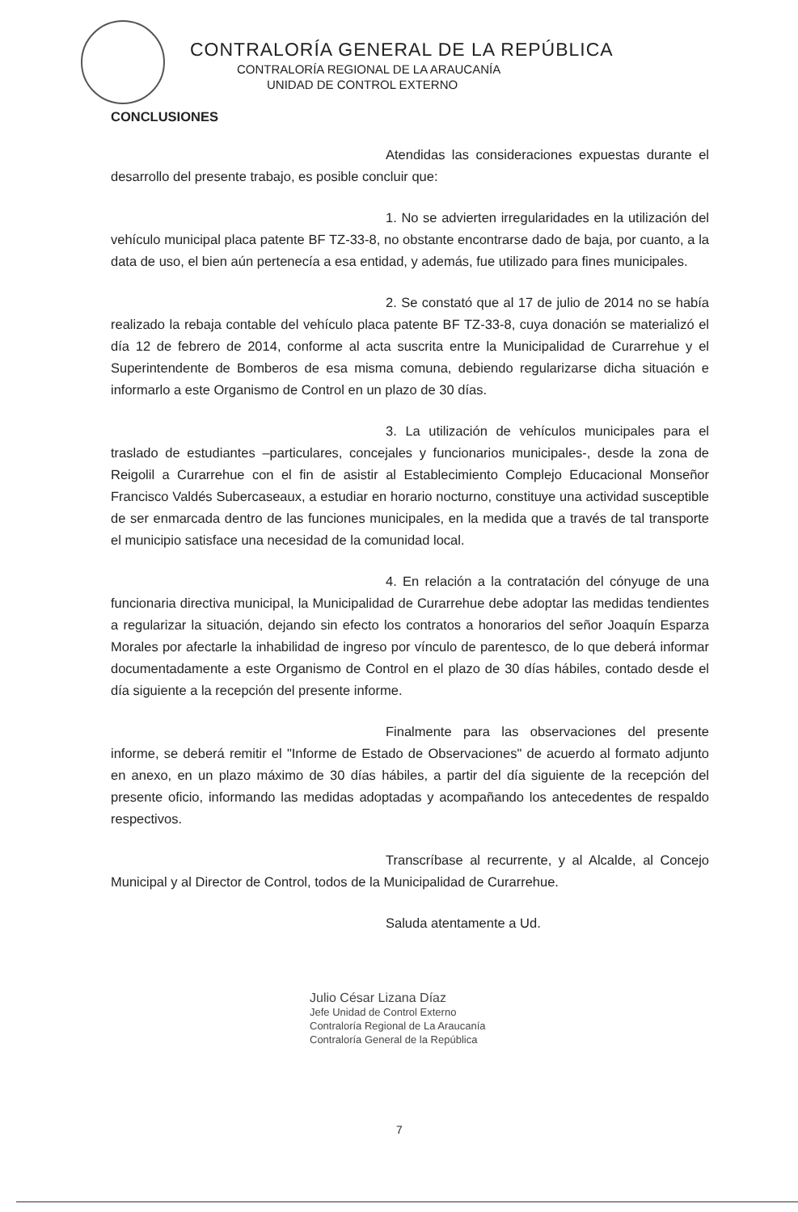CONTRALORÍA GENERAL DE LA REPÚBLICA
CONTRALORÍA REGIONAL DE LA ARAUCANÍA
UNIDAD DE CONTROL EXTERNO
CONCLUSIONES
Atendidas las consideraciones expuestas durante el desarrollo del presente trabajo, es posible concluir que:
1. No se advierten irregularidades en la utilización del vehículo municipal placa patente BF TZ-33-8, no obstante encontrarse dado de baja, por cuanto, a la data de uso, el bien aún pertenecía a esa entidad, y además, fue utilizado para fines municipales.
2. Se constató que al 17 de julio de 2014 no se había realizado la rebaja contable del vehículo placa patente BF TZ-33-8, cuya donación se materializó el día 12 de febrero de 2014, conforme al acta suscrita entre la Municipalidad de Curarrehue y el Superintendente de Bomberos de esa misma comuna, debiendo regularizarse dicha situación e informarlo a este Organismo de Control en un plazo de 30 días.
3. La utilización de vehículos municipales para el traslado de estudiantes –particulares, concejales y funcionarios municipales-, desde la zona de Reigolil a Curarrehue con el fin de asistir al Establecimiento Complejo Educacional Monseñor Francisco Valdés Subercaseaux, a estudiar en horario nocturno, constituye una actividad susceptible de ser enmarcada dentro de las funciones municipales, en la medida que a través de tal transporte el municipio satisface una necesidad de la comunidad local.
4. En relación a la contratación del cónyuge de una funcionaria directiva municipal, la Municipalidad de Curarrehue debe adoptar las medidas tendientes a regularizar la situación, dejando sin efecto los contratos a honorarios del señor Joaquín Esparza Morales por afectarle la inhabilidad de ingreso por vínculo de parentesco, de lo que deberá informar documentadamente a este Organismo de Control en el plazo de 30 días hábiles, contado desde el día siguiente a la recepción del presente informe.
Finalmente para las observaciones del presente informe, se deberá remitir el "Informe de Estado de Observaciones" de acuerdo al formato adjunto en anexo, en un plazo máximo de 30 días hábiles, a partir del día siguiente de la recepción del presente oficio, informando las medidas adoptadas y acompañando los antecedentes de respaldo respectivos.
Transcríbase al recurrente, y al Alcalde, al Concejo Municipal y al Director de Control, todos de la Municipalidad de Curarrehue.
Saluda atentamente a Ud.
Julio César Lizana Díaz
Jefe Unidad de Control Externo
Contraloría Regional de La Araucanía
Contraloría General de la República
7